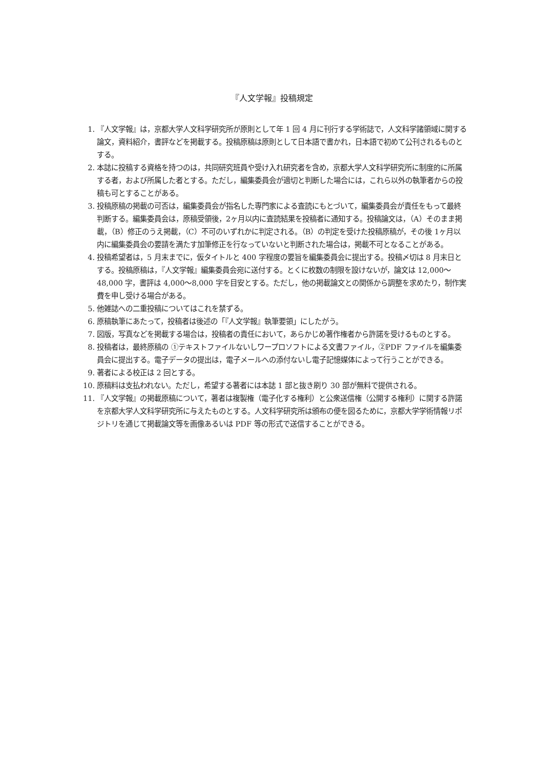『人文学報』投稿規定
1. 『人文学報』は，京都大学人文科学研究所が原則として年 1 回 4 月に刊行する学術誌で，人文科学諸領域に関する論文，資料紹介，書評などを掲載する。投稿原稿は原則として日本語で書かれ，日本語で初めて公刊されるものとする。
2. 本誌に投稿する資格を持つのは，共同研究班員や受け入れ研究者を含め，京都大学人文科学研究所に制度的に所属する者，および所属した者とする。ただし，編集委員会が適切と判断した場合には，これら以外の執筆者からの投稿も可とすることがある。
3. 投稿原稿の掲載の可否は，編集委員会が指名した専門家による査読にもとづいて，編集委員会が責任をもって最終判断する。編集委員会は，原稿受領後，2ヶ月以内に査読結果を投稿者に通知する。投稿論文は，（A）そのまま掲載，（B）修正のうえ掲載，（C）不可のいずれかに判定される。（B）の判定を受けた投稿原稿が，その後 1ヶ月以内に編集委員会の要請を満たす加筆修正を行なっていないと判断された場合は，掲載不可となることがある。
4. 投稿希望者は，5 月末までに，仮タイトルと 400 字程度の要旨を編集委員会に提出する。投稿〆切は 8 月末日とする。投稿原稿は，『人文学報』編集委員会宛に送付する。とくに枚数の制限を設けないが，論文は 12,000〜48,000 字，書評は 4,000〜8,000 字を目安とする。ただし，他の掲載論文との関係から調整を求めたり，制作実費を申し受ける場合がある。
5. 他雑誌への二重投稿についてはこれを禁ずる。
6. 原稿執筆にあたって，投稿者は後述の「『人文学報』執筆要領」にしたがう。
7. 図版，写真などを掲載する場合は，投稿者の責任において，あらかじめ著作権者から許諾を受けるものとする。
8. 投稿者は，最終原稿の ①テキストファイルないしワープロソフトによる文書ファイル，②PDF ファイルを編集委員会に提出する。電子データの提出は，電子メールへの添付ないし電子記憶媒体によって行うことができる。
9. 著者による校正は 2 回とする。
10. 原稿料は支払われない。ただし，希望する著者には本誌 1 部と抜き刷り 30 部が無料で提供される。
11. 『人文学報』の掲載原稿について，著者は複製権（電子化する権利）と公衆送信権（公開する権利）に関する許諾を京都大学人文科学研究所に与えたものとする。人文科学研究所は頒布の便を図るために，京都大学学術情報リポジトリを通じて掲載論文等を画像あるいは PDF 等の形式で送信することができる。